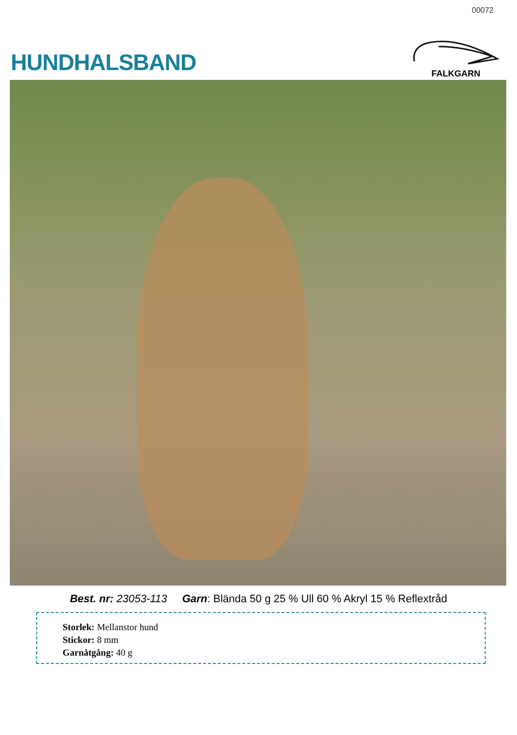00072
HUNDHALSBAND
FALKGARN
Best. nr: 23053-113 Garn: Blända 50 g 25 % Ull 60 % Akryl 15 % Reflextråd
Storlek: Mellanstor hund
Stickor: 8 mm
Garnåtgång: 40 g